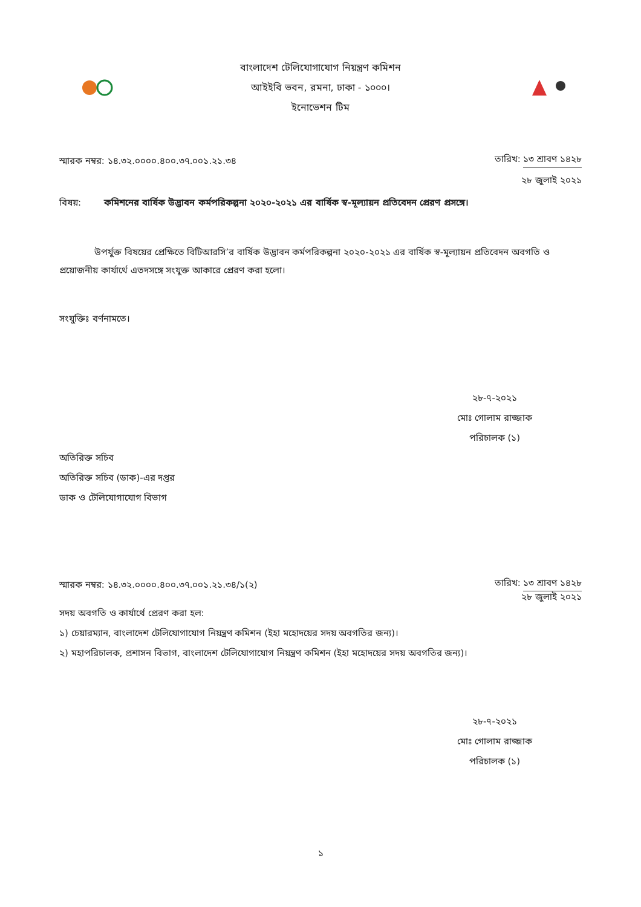বাংলাদেশ টেলিযোগাযোগ নিয়ন্ত্রণ কমিশন
আইইবি ভবন, রমনা, ঢাকা - ১০০০।
ইনোভেশন টিম
স্মারক নম্বর: ১৪.৩২.০০০০.৪০০.৩৭.০০১.২১.৩৪ তারিখ: ১৩ শ্রাবণ ১৪২৮
২৮ জুলাই ২০২১
বিষয়: কমিশনের বার্ষিক উদ্ভাবন কর্মপরিকল্পনা ২০২০-২০২১ এর বার্ষিক স্ব-মূল্যায়ন প্রতিবেদন প্রেরণ প্রসঙ্গে।
উপর্যুক্ত বিষয়ের প্রেক্ষিতে বিটিআরসি’র বার্ষিক উদ্ভাবন কর্মপরিকল্পনা ২০২০-২০২১ এর বার্ষিক স্ব-মূল্যায়ন প্রতিবেদন অবগতি ও প্রয়োজনীয় কার্যার্থে এতদসঙ্গে সংযুক্ত আকারে প্রেরণ করা হলো।
সংযুক্তিঃ বর্ণনামতে।
২৮-৭-২০২১
মোঃ গোলাম রাজ্জাক
পরিচালক (১)
অতিরিক্ত সচিব
অতিরিক্ত সচিব (ডাক)-এর দপ্তর
ডাক ও টেলিযোগাযোগ বিভাগ
স্মারক নম্বর: ১৪.৩২.০০০০.৪০০.৩৭.০০১.২১.৩৪/১(২) তারিখ: ১৩ শ্রাবণ ১৪২৮
২৮ জুলাই ২০২১
সদয় অবগতি ও কার্যার্থে প্রেরণ করা হল:
১) চেয়ারম্যান, বাংলাদেশ টেলিযোগাযোগ নিয়ন্ত্রণ কমিশন (ইহা মহোদয়ের সদয় অবগতির জন্য)।
২) মহাপরিচালক, প্রশাসন বিভাগ, বাংলাদেশ টেলিযোগাযোগ নিয়ন্ত্রণ কমিশন (ইহা মহোদয়ের সদয় অবগতির জন্য)।
২৮-৭-২০২১
মোঃ গোলাম রাজ্জাক
পরিচালক (১)
১